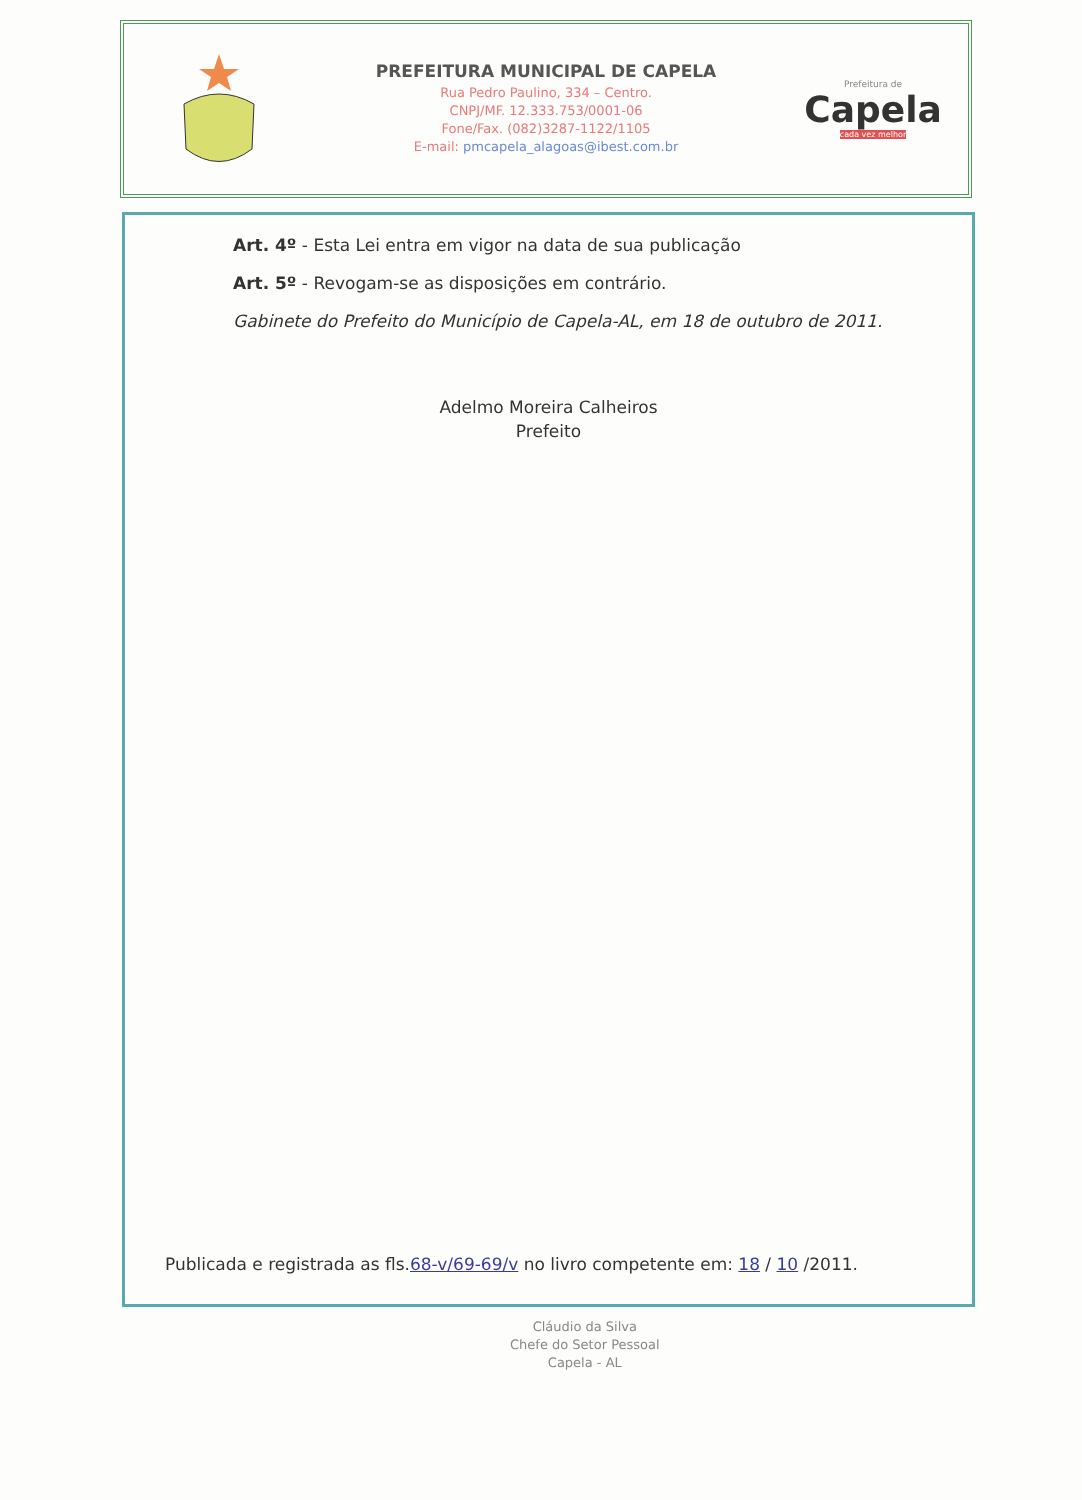PREFEITURA MUNICIPAL DE CAPELA
Rua Pedro Paulino, 334 – Centro.
CNPJ/MF. 12.333.753/0001-06
Fone/Fax. (082)3287-1122/1105
E-mail: pmcapela_alagoas@ibest.com.br
Prefeitura de
Capela
cada vez melhor
Art. 4º - Esta Lei entra em vigor na data de sua publicação
Art. 5º - Revogam-se as disposições em contrário.
Gabinete do Prefeito do Município de Capela-AL, em 18 de outubro de 2011.
Adelmo Moreira Calheiros
Prefeito
Publicada e registrada as fls.68-v/69-69/v no livro competente em: 18 / 10 /2011.
Cláudio da Silva
Chefe do Setor Pessoal
Capela - AL